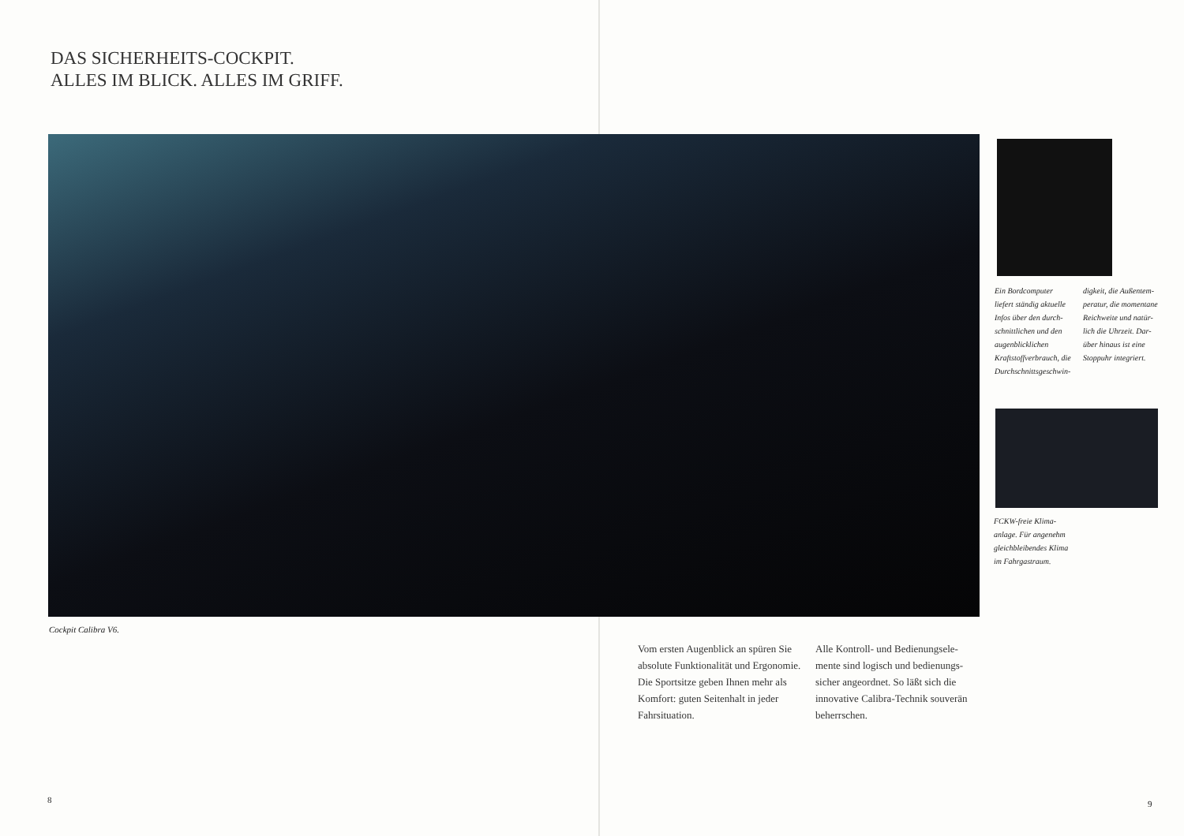DAS SICHERHEITS-COCKPIT.
ALLES IM BLICK. ALLES IM GRIFF.
Cockpit Calibra V6.
Ein Bordcomputer liefert ständig aktuelle Infos über den durch­schnittlichen und den augenblicklichen Kraftstoffverbrauch, die Durchschnittsgeschwin-
digkeit, die Außentem­peratur, die momentane Reichweite und natür­lich die Uhrzeit. Dar­über hinaus ist eine Stoppuhr integriert.
FCKW-freie Klima­anlage. Für ange­nehm gleichbleiben­des Klima im Fahr­gastraum.
Vom ersten Augenblick an spüren Sie absolute Funktionalität und Ergonomie. Die Sportsitze geben Ihnen mehr als Komfort: guten Seitenhalt in jeder Fahrsituation.
Alle Kontroll- und Bedienungsele­mente sind logisch und bedienungs­sicher angeordnet. So läßt sich die innovative Calibra-Technik souverän beherrschen.
8 9